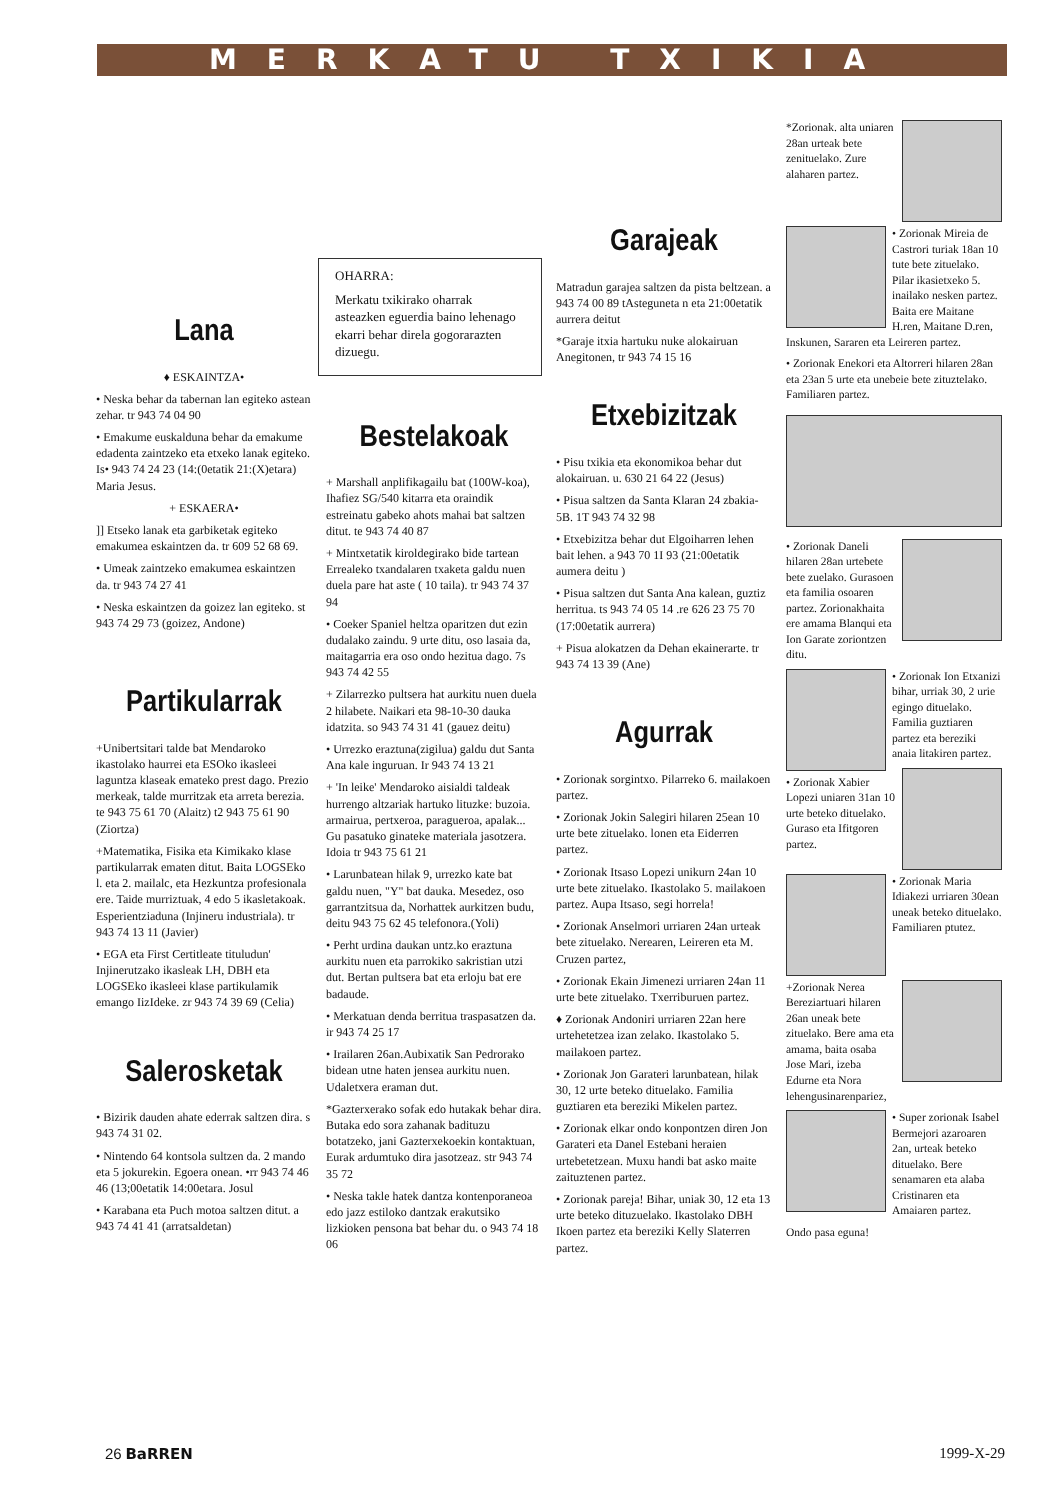MERKATU TXIKIA
Lana
♦ ESKAINTZA•
• Neska behar da tabernan lan egiteko astean zehar. tr 943 74 04 90
• Emakume euskalduna behar da emakume edadenta zaintzeko eta etxeko lanak egiteko. Is• 943 74 24 23 (14:(0etatik 21:(X)etara) Maria Jesus.
+ ESKAERA•
]] Etseko lanak eta garbiketak egiteko emakumea eskaintzen da. tr 609 52 68 69.
• Umeak zaintzeko emakumea eskaintzen da. tr 943 74 27 41
• Neska eskaintzen da goizez lan egiteko. st 943 74 29 73 (goizez, Andone)
Partikularrak
+Unibertsitari talde bat Mendaroko ikastolako haurrei eta ESOko ikasleei laguntza klaseak emateko prest dago. Prezio merkeak, talde murritzak eta arreta berezia. te 943 75 61 70 (Alaitz) t2 943 75 61 90 (Ziortza)
+Matematika, Fisika eta Kimikako klase partikularrak ematen ditut. Baita LOGSEko l. eta 2. mailalc, eta Hezkuntza profesionala ere. Taide murriztuak, 4 edo 5 ikasletakoak. Esperientziaduna (Injineru industriala). tr 943 74 13 11 (Javier)
• EGA eta First Certitleate tituludun' Injinerutzako ikasleak LH, DBH eta LOGSEko ikasleei klase partikulamik emango IizIdeke. zr 943 74 39 69 (Celia)
Salerosketak
• Bizirik dauden ahate ederrak saltzen dira. s 943 74 31 02.
• Nintendo 64 kontsola sultzen da. 2 mando eta 5 jokurekin. Egoera onean. •rr 943 74 46 46 (13;00etatik 14:00etara. Josul
• Karabana eta Puch motoa saltzen ditut. a 943 74 41 41 (arratsaldetan)
OHARRA:
Merkatu txikirako oharrak asteazken eguerdia baino lehenago ekarri behar direla gogorarazten dizuegu.
Bestelakoak
+ Marshall anplifikagailu bat (100W-koa), Ihafiez SG/540 kitarra eta oraindik estreinatu gabeko ahots mahai bat saltzen ditut. te 943 74 40 87
+ Mintxetatik kiroldegirako bide tartean Errealeko txandalaren txaketa galdu nuen duela pare hat aste ( 10 taila). tr 943 74 37 94
• Coeker Spaniel heltza oparitzen dut ezin dudalako zaindu. 9 urte ditu, oso lasaia da, maitagarria era oso ondo hezitua dago. 7s 943 74 42 55
+ Zilarrezko pultsera hat aurkitu nuen duela 2 hilabete. Naikari eta 98-10-30 dauka idatzita. so 943 74 31 41 (gauez deitu)
• Urrezko eraztuna(zigilua) galdu dut Santa Ana kale inguruan. Ir 943 74 13 21
+ 'In leike' Mendaroko aisialdi taldeak hurrengo altzariak hartuko lituzke: buzoia. armairua, pertxeroa, paragueroa, apalak... Gu pasatuko ginateke materiala jasotzera. Idoia tr 943 75 61 21
• Larunbatean hilak 9, urrezko kate bat galdu nuen, "Y" bat dauka. Mesedez, oso garrantzitsua da, Norhattek aurkitzen budu, deitu 943 75 62 45 telefonora.(Yoli)
• Perht urdina daukan untz.ko eraztuna aurkitu nuen eta parrokiko sakristian utzi dut. Bertan pultsera bat eta erloju bat ere badaude.
• Merkatuan denda berritua traspasatzen da. ir 943 74 25 17
• Irailaren 26an.Aubixatik San Pedrorako bidean utne haten jensea aurkitu nuen. Udaletxera eraman dut.
*Gazterxerako sofak edo hutakak behar dira. Butaka edo sora zahanak badituzu botatzeko, jani Gazterxekoekin kontaktuan, Eurak ardumtuko dira jasotzeaz. str 943 74 35 72
• Neska takle hatek dantza kontenporaneoa edo jazz estiloko dantzak erakutsiko lizkioken pensona bat behar du. o 943 74 18 06
Garajeak
Matradun garajea saltzen da pista beltzean. a 943 74 00 89 tAsteguneta n eta 21:00etatik aurrera deitut
*Garaje itxia hartuku nuke alokairuan Anegitonen, tr 943 74 15 16
Etxebizitzak
• Pisu txikia eta ekonomikoa behar dut alokairuan. u. 630 21 64 22 (Jesus)
• Pisua saltzen da Santa Klaran 24 zbakia-5B. 1T 943 74 32 98
• Etxebizitza behar dut Elgoiharren lehen bait lehen. a 943 70 1I 93 (21:00etatik aumera deitu )
• Pisua saltzen dut Santa Ana kalean, guztiz herritua. ts 943 74 05 14 .re 626 23 75 70 (17:00etatik aurrera)
+ Pisua alokatzen da Dehan ekainerarte. tr 943 74 13 39 (Ane)
Agurrak
• Zorionak sorgintxo. Pilarreko 6. mailakoen partez.
• Zorionak Jokin Salegiri hilaren 25ean 10 urte bete zituelako. lonen eta Eiderren partez.
• Zorionak Itsaso Lopezi unikurn 24an 10 urte bete zituelako. Ikastolako 5. mailakoen partez. Aupa Itsaso, segi horrela!
• Zorionak Anselmori urriaren 24an urteak bete zituelako. Nerearen, Leireren eta M. Cruzen partez,
• Zorionak Ekain Jimenezi urriaren 24an 11 urte bete zituelako. Txerriburuen partez.
♦ Zorionak Andoniri urriaren 22an here urtehetetzea izan zelako. Ikastolako 5. mailakoen partez.
• Zorionak Jon Garateri larunbatean, hilak 30, 12 urte beteko dituelako. Familia guztiaren eta bereziki Mikelen partez.
• Zorionak elkar ondo konpontzen diren Jon Garateri eta Danel Estebani heraien urtebetetzean. Muxu handi bat asko maite zaituztenen partez.
• Zorionak pareja! Bihar, uniak 30, 12 eta 13 urte beteko dituzuelako. Ikastolako DBH Ikoen partez eta bereziki Kelly Slaterren partez.
*Zorionak. alta uniaren 28an urteak bete zenituelako. Zure alaharen partez.
• Zorionak Mireia de Castrori turiak 18an 10 tute bete zituelako. Pilar ikasietxeko 5. inailako nesken partez. Baita ere Maitane H.ren, Maitane D.ren, Inskunen, Sararen eta Leireren partez.
• Zorionak Enekori eta Altorreri hilaren 28an eta 23an 5 urte eta unebeie bete zituztelako. Familiaren partez.
• Zorionak Daneli hilaren 28an urtebete bete zuelako. Gurasoen eta familia osoaren partez. Zorionakhaita ere amama Blanqui eta Ion Garate zoriontzen ditu.
• Zorionak Ion Etxanizi bihar, urriak 30, 2 urie egingo dituelako. Familia guztiaren partez eta bereziki anaia litakiren partez.
• Zorionak Xabier Lopezi uniaren 31an 10 urte beteko dituelako. Guraso eta Ifitgoren partez.
• Zorionak Maria Idiakezi urriaren 30ean uneak beteko dituelako. Familiaren ptutez.
+Zorionak Nerea Bereziartuari hilaren 26an uneak bete zituelako. Bere ama eta amama, baita osaba Jose Mari, izeba Edurne eta Nora lehengusinarenpariez,
• Super zorionak Isabel Bermejori azaroaren 2an, urteak beteko dituelako. Bere senamaren eta alaba Cristinaren eta Amaiaren partez.
Ondo pasa eguna!
26 BaRREN 1999-X-29